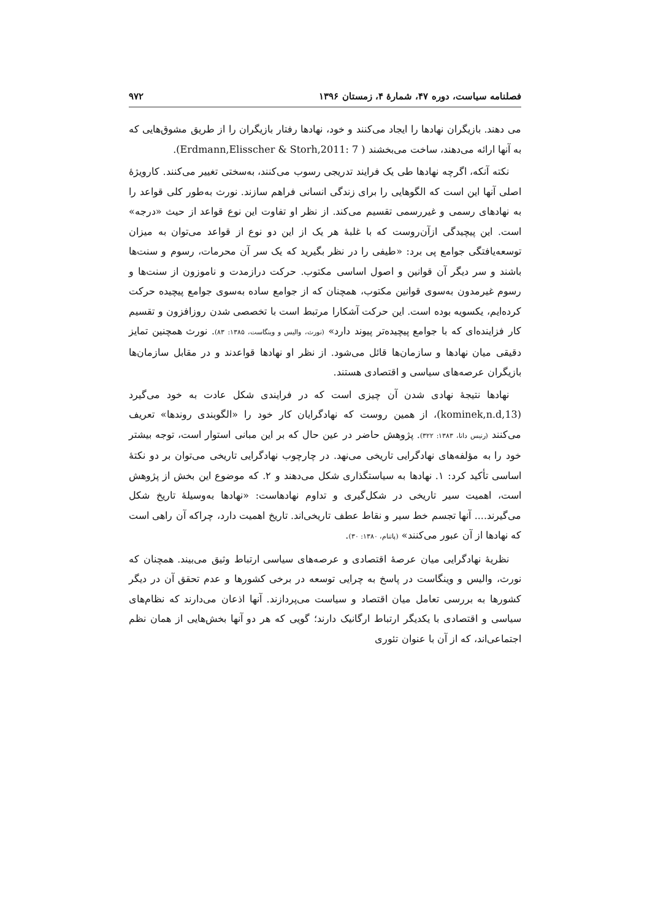فصلنامه سیاست، دوره ۴۷، شمارهٔ ۴، زمستان ۱۳۹۶ ۹۷۲
می دهند. بازیگران نهادها را ایجاد می‌کنند و خود، نهادها رفتار بازیگران را از طریق مشوق‌هایی که به آنها ارائه می‌دهند، ساخت می‌بخشند ( Erdmann,Elisscher & Storh,2011: 7).
نکته آنکه، اگرچه نهادها طی یک فرایند تدریجی رسوب می‌کنند، به‌سختی تغییر می‌کنند. کارویژهٔ اصلی آنها این است که الگوهایی را برای زندگی انسانی فراهم سازند. نورث به‌طور کلی قواعد را به نهادهای رسمی و غیررسمی تقسیم می‌کند. از نظر او تفاوت این نوع قواعد از حیث «درجه» است. این پیچیدگی ازآن‌روست که با غلبهٔ هر یک از این دو نوع از قواعد می‌توان به میزان توسعه‌یافتگی جوامع پی برد: «طیفی را در نظر بگیرید که یک سر آن محرمات، رسوم و سنت‌ها باشند و سر دیگر آن قوانین و اصول اساسی مکتوب. حرکت درازمدت و ناموزون از سنت‌ها و رسوم غیرمدون به‌سوی قوانین مکتوب، همچنان که از جوامع ساده به‌سوی جوامع پیچیده حرکت کرده‌ایم، یکسویه بوده است. این حرکت آشکارا مرتبط است با تخصصی شدن روزافزون و تقسیم کار فزاینده‌ای که با جوامع پیچیده‌تر پیوند دارد» (نورث، والیس و وینگاست، ۱۳۸۵: ۸۳). نورث همچنین تمایز دقیقی میان نهادها و سازمان‌ها قائل می‌شود. از نظر او نهادها قواعدند و در مقابل سازمان‌ها بازیگران عرصه‌های سیاسی و اقتصادی هستند.
نهادها نتیجهٔ نهادی شدن آن چیزی است که در فرایندی شکل عادت به خود می‌گیرد (kominek,n.d,13)، از همین روست که نهادگرایان کار خود را «الگوبندی روندها» تعریف می‌کنند (رنیس دانا، ۱۳۸۳: ۳۲۲). پژوهش حاضر در عین حال که بر این مبانی استوار است، توجه بیشتر خود را به مؤلفه‌های نهادگرایی تاریخی می‌نهد. در چارچوب نهادگرایی تاریخی می‌توان بر دو نکتهٔ اساسی تأکید کرد: ۱. نهادها به سیاستگذاری شکل می‌دهند و ۲. که موضوع این بخش از پژوهش است، اهمیت سیر تاریخی در شکل‌گیری و تداوم نهادهاست: «نهادها به‌وسیلهٔ تاریخ شکل می‌گیرند.... آنها تجسم خط سیر و نقاط عطف تاریخی‌اند. تاریخ اهمیت دارد، چراکه آن راهی است که نهادها از آن عبور می‌کنند» (پاتنام، ۱۳۸۰: ۳۰).
نظریهٔ نهادگرایی میان عرصهٔ اقتصادی و عرصه‌های سیاسی ارتباط وثیق می‌بیند. همچنان که نورث، والیس و وینگاست در پاسخ به چرایی توسعه در برخی کشورها و عدم تحقق آن در دیگر کشورها به بررسی تعامل میان اقتصاد و سیاست می‌پردازند. آنها اذعان می‌دارند که نظام‌های سیاسی و اقتصادی با یکدیگر ارتباط ارگانیک دارند؛ گویی که هر دو آنها بخش‌هایی از همان نظم اجتماعی‌اند، که از آن با عنوان تئوری